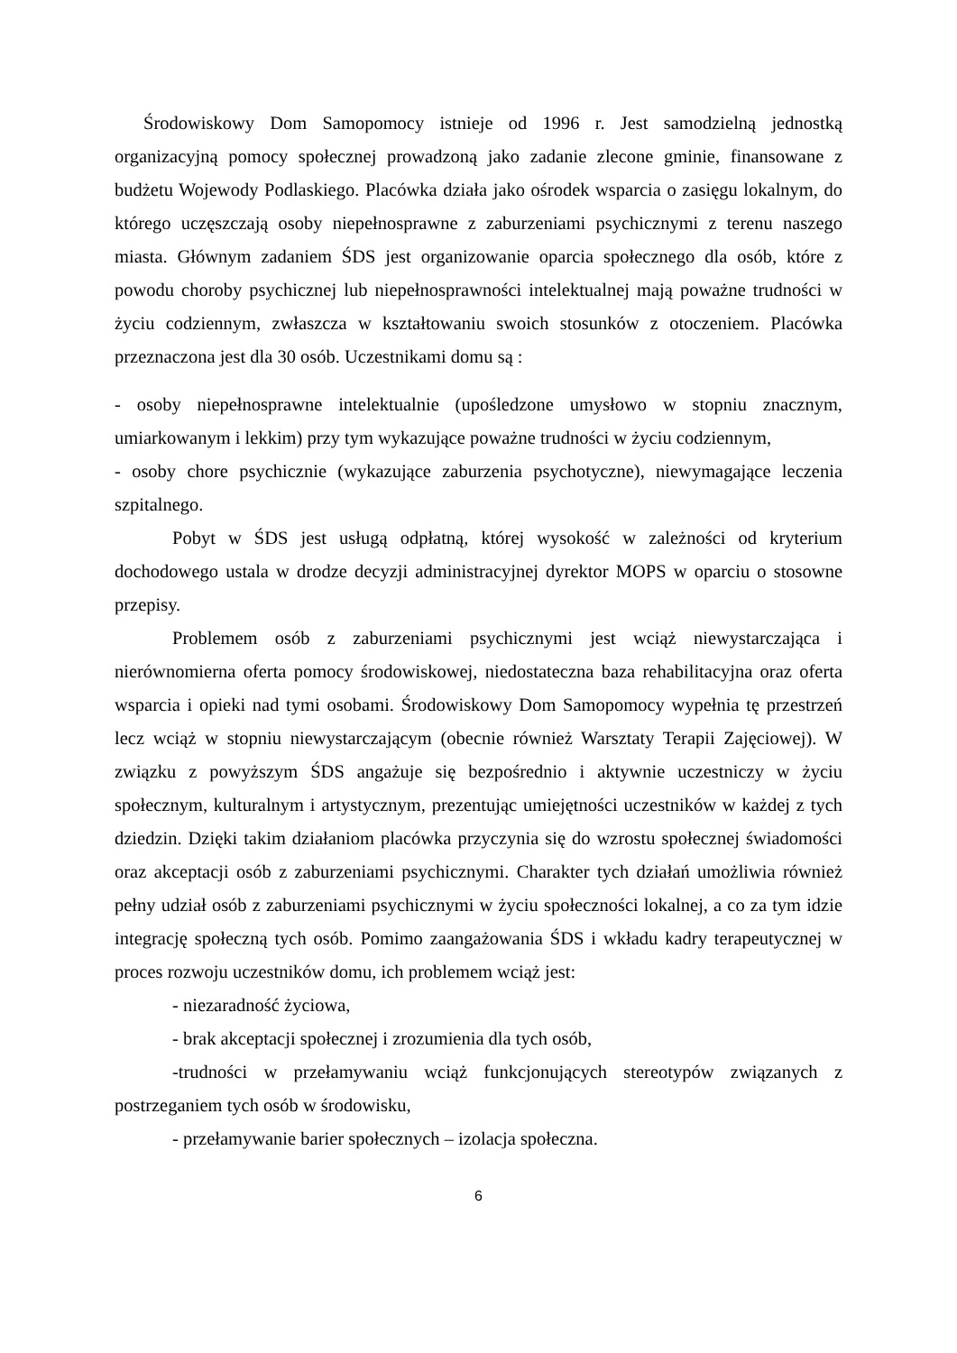Środowiskowy Dom Samopomocy istnieje od 1996 r. Jest samodzielną jednostką organizacyjną pomocy społecznej prowadzoną jako zadanie zlecone gminie, finansowane z budżetu Wojewody Podlaskiego. Placówka działa jako ośrodek wsparcia o zasięgu lokalnym, do którego uczęszczają osoby niepełnosprawne z zaburzeniami psychicznymi z terenu naszego miasta. Głównym zadaniem ŚDS jest organizowanie oparcia społecznego dla osób, które z powodu choroby psychicznej lub niepełnosprawności intelektualnej mają poważne trudności w życiu codziennym, zwłaszcza w kształtowaniu swoich stosunków z otoczeniem. Placówka przeznaczona jest dla 30 osób. Uczestnikami domu są :
- osoby niepełnosprawne intelektualnie (upośledzone umysłowo w stopniu znacznym, umiarkowanym i lekkim) przy tym wykazujące poważne trudności w życiu codziennym,
- osoby chore psychicznie (wykazujące zaburzenia psychotyczne), niewymagające leczenia szpitalnego.
Pobyt w ŚDS jest usługą odpłatną, której wysokość w zależności od kryterium dochodowego ustala w drodze decyzji administracyjnej dyrektor MOPS w oparciu o stosowne przepisy.
Problemem osób z zaburzeniami psychicznymi jest wciąż niewystarczająca i nierównomierna oferta pomocy środowiskowej, niedostateczna baza rehabilitacyjna oraz oferta wsparcia i opieki nad tymi osobami. Środowiskowy Dom Samopomocy wypełnia tę przestrzeń lecz wciąż w stopniu niewystarczającym (obecnie również Warsztaty Terapii Zajęciowej). W związku z powyższym ŚDS angażuje się bezpośrednio i aktywnie uczestniczy w życiu społecznym, kulturalnym i artystycznym, prezentując umiejętności uczestników w każdej z tych dziedzin. Dzięki takim działaniom placówka przyczynia się do wzrostu społecznej świadomości oraz akceptacji osób z zaburzeniami psychicznymi. Charakter tych działań umożliwia również pełny udział osób z zaburzeniami psychicznymi w życiu społeczności lokalnej, a co za tym idzie integrację społeczną tych osób. Pomimo zaangażowania ŚDS i wkładu kadry terapeutycznej w proces rozwoju uczestników domu, ich problemem wciąż jest:
- niezaradność życiowa,
- brak akceptacji społecznej i zrozumienia dla tych osób,
-trudności w przełamywaniu wciąż funkcjonujących stereotypów związanych z postrzeganiem tych osób w środowisku,
- przełamywanie barier społecznych – izolacja społeczna.
6